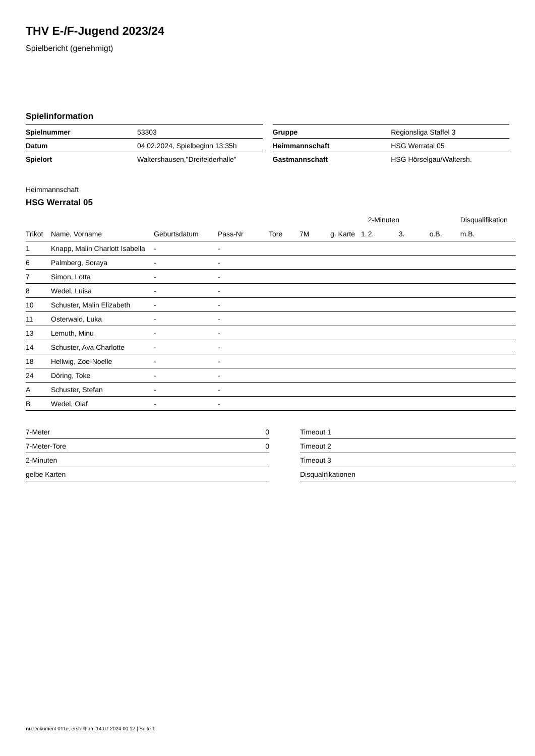THV E-/F-Jugend 2023/24
Spielbericht (genehmigt)
Spielinformation
| Spielnummer | 53303 |
| Datum | 04.02.2024, Spielbeginn 13:35h |
| Spielort | Waltershausen,"Dreifelderhalle" |
| Gruppe | Regionsliga Staffel 3 |
| Heimmannschaft | HSG Werratal 05 |
| Gastmannschaft | HSG Hörselgau/Waltersh. |
Heimmannschaft
HSG Werratal 05
| | | | | | | | | 2-Minuten | | | Disqualifikation |
| --- | --- | --- | --- | --- | --- | --- | --- | --- | --- | --- | --- |
| Trikot | Name, Vorname | Geburtsdatum | Pass-Nr | Tore | 7M | g. Karte | 1. | 2. | 3. | o.B. | m.B. |
| 1 | Knapp, Malin Charlott Isabella | - | - | | | | | | | | |
| 6 | Palmberg, Soraya | - | - | | | | | | | | |
| 7 | Simon, Lotta | - | - | | | | | | | | |
| 8 | Wedel, Luisa | - | - | | | | | | | | |
| 10 | Schuster, Malin Elizabeth | - | - | | | | | | | | |
| 11 | Osterwald, Luka | - | - | | | | | | | | |
| 13 | Lemuth, Minu | - | - | | | | | | | | |
| 14 | Schuster, Ava Charlotte | - | - | | | | | | | | |
| 18 | Hellwig, Zoe-Noelle | - | - | | | | | | | | |
| 24 | Döring, Toke | - | - | | | | | | | | |
| A | Schuster, Stefan | - | - | | | | | | | | |
| B | Wedel, Olaf | - | - | | | | | | | | |
| 7-Meter | 0 |
| 7-Meter-Tore | 0 |
| 2-Minuten | |
| gelbe Karten | |
| Timeout 1 |
| Timeout 2 |
| Timeout 3 |
| Disqualifikationen |
nu.Dokument 011e, erstellt am 14.07.2024 00:12 | Seite 1